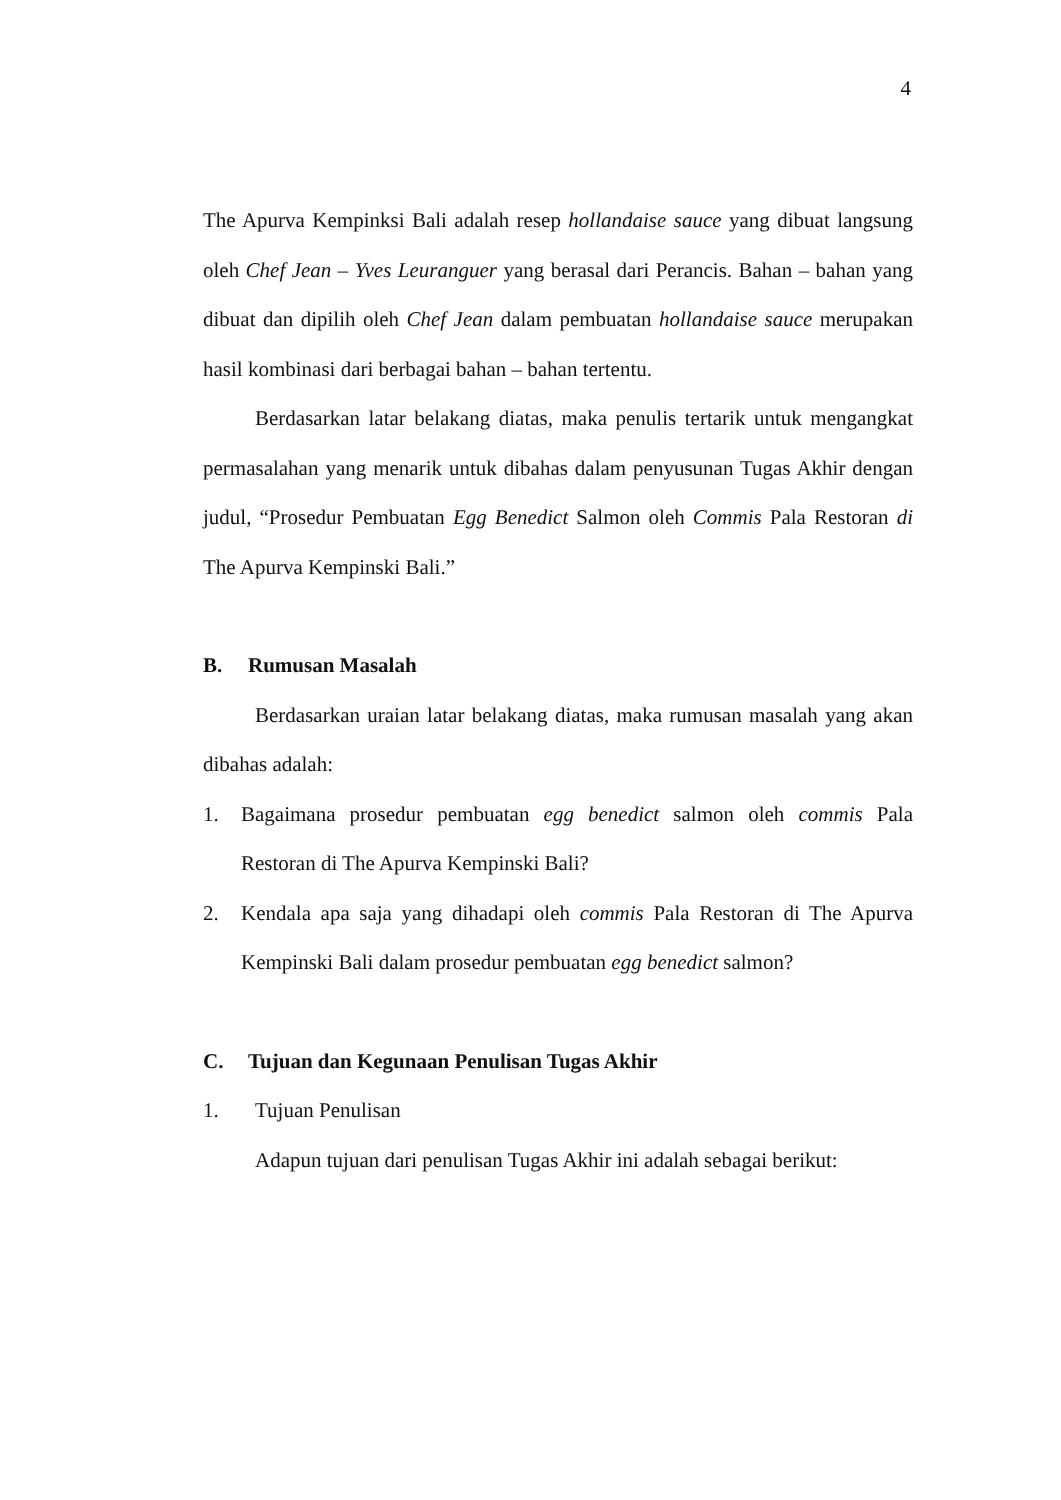4
The Apurva Kempinksi Bali adalah resep hollandaise sauce yang dibuat langsung oleh Chef Jean – Yves Leuranguer yang berasal dari Perancis. Bahan – bahan yang dibuat dan dipilih oleh Chef Jean dalam pembuatan hollandaise sauce merupakan hasil kombinasi dari berbagai bahan – bahan tertentu.
Berdasarkan latar belakang diatas, maka penulis tertarik untuk mengangkat permasalahan yang menarik untuk dibahas dalam penyusunan Tugas Akhir dengan judul, “Prosedur Pembuatan Egg Benedict Salmon oleh Commis Pala Restoran di The Apurva Kempinski Bali.”
B. Rumusan Masalah
Berdasarkan uraian latar belakang diatas, maka rumusan masalah yang akan dibahas adalah:
1. Bagaimana prosedur pembuatan egg benedict salmon oleh commis Pala Restoran di The Apurva Kempinski Bali?
2. Kendala apa saja yang dihadapi oleh commis Pala Restoran di The Apurva Kempinski Bali dalam prosedur pembuatan egg benedict salmon?
C. Tujuan dan Kegunaan Penulisan Tugas Akhir
1. Tujuan Penulisan
Adapun tujuan dari penulisan Tugas Akhir ini adalah sebagai berikut: